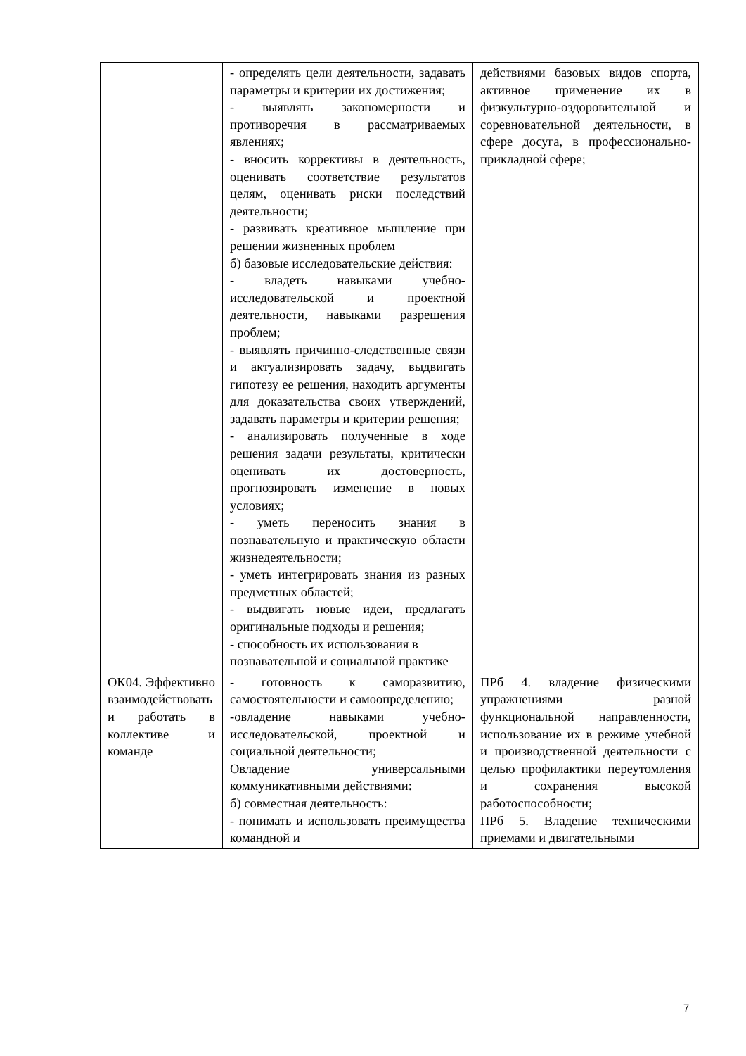| | - определять цели деятельности, задавать параметры и критерии их достижения; - выявлять закономерности и противоречия в рассматриваемых явлениях; - вносить коррективы в деятельность, оценивать соответствие результатов целям, оценивать риски последствий деятельности; - развивать креативное мышление при решении жизненных проблем б) базовые исследовательские действия: - владеть навыками учебно-исследовательской и проектной деятельности, навыками разрешения проблем; - выявлять причинно-следственные связи и актуализировать задачу, выдвигать гипотезу ее решения, находить аргументы для доказательства своих утверждений, задавать параметры и критерии решения; - анализировать полученные в ходе решения задачи результаты, критически оценивать их достоверность, прогнозировать изменение в новых условиях; - уметь переносить знания в познавательную и практическую области жизнедеятельности; - уметь интегрировать знания из разных предметных областей; - выдвигать новые идеи, предлагать оригинальные подходы и решения; - способность их использования в познавательной и социальной практике | действиями базовых видов спорта, активное применение их в физкультурно-оздоровительной и соревновательной деятельности, в сфере досуга, в профессионально-прикладной сфере; |
| ОК04. Эффективно взаимодействовать и работать в коллективе и команде | - готовность к саморазвитию, самостоятельности и самоопределению; -овладение навыками учебно-исследовательской, проектной и социальной деятельности; Овладение универсальными коммуникативными действиями: б) совместная деятельность: - понимать и использовать преимущества командной и | ПРб 4. владение физическими упражнениями разной функциональной направленности, использование их в режиме учебной и производственной деятельности с целью профилактики переутомления и сохранения высокой работоспособности; ПРб 5. Владение техническими приемами и двигательными |
7